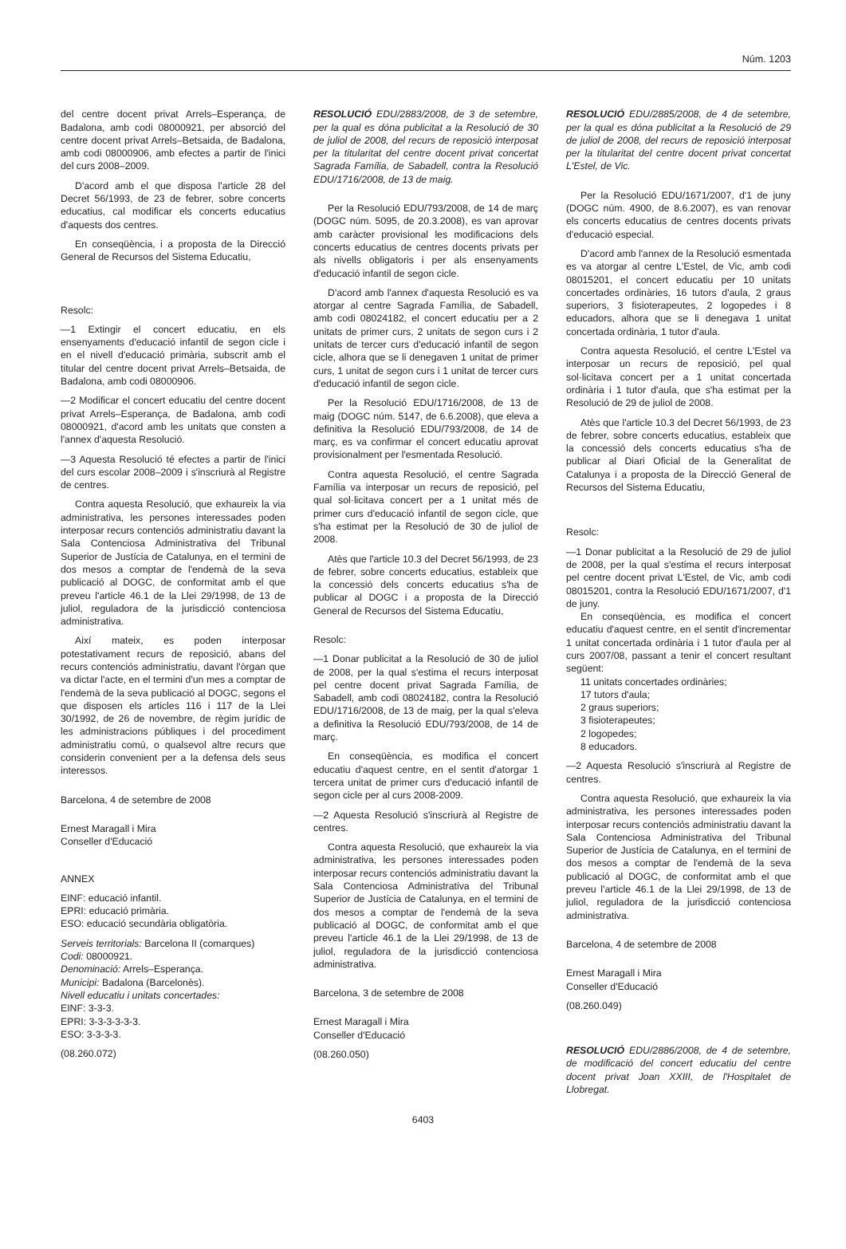Núm. 1203
del centre docent privat Arrels–Esperança, de Badalona, amb codi 08000921, per absorció del centre docent privat Arrels–Betsaida, de Badalona, amb codi 08000906, amb efectes a partir de l'inici del curs 2008–2009.
D'acord amb el que disposa l'article 28 del Decret 56/1993, de 23 de febrer, sobre concerts educatius, cal modificar els concerts educatius d'aquests dos centres.
En conseqüència, i a proposta de la Direcció General de Recursos del Sistema Educatiu,
Resolc:
—1 Extingir el concert educatiu, en els ensenyaments d'educació infantil de segon cicle i en el nivell d'educació primària, subscrit amb el titular del centre docent privat Arrels–Betsaida, de Badalona, amb codi 08000906.
—2 Modificar el concert educatiu del centre docent privat Arrels–Esperança, de Badalona, amb codi 08000921, d'acord amb les unitats que consten a l'annex d'aquesta Resolució.
—3 Aquesta Resolució té efectes a partir de l'inici del curs escolar 2008–2009 i s'inscriurà al Registre de centres.
Contra aquesta Resolució, que exhaureix la via administrativa, les persones interessades poden interposar recurs contenciós administratiu davant la Sala Contenciosa Administrativa del Tribunal Superior de Justícia de Catalunya, en el termini de dos mesos a comptar de l'endemà de la seva publicació al DOGC, de conformitat amb el que preveu l'article 46.1 de la Llei 29/1998, de 13 de juliol, reguladora de la jurisdicció contenciosa administrativa.
Així mateix, es poden interposar potestativament recurs de reposició, abans del recurs contenciós administratiu, davant l'òrgan que va dictar l'acte, en el termini d'un mes a comptar de l'endemà de la seva publicació al DOGC, segons el que disposen els articles 116 i 117 de la Llei 30/1992, de 26 de novembre, de règim jurídic de les administracions públiques i del procediment administratiu comú, o qualsevol altre recurs que considerin convenient per a la defensa dels seus interessos.
Barcelona, 4 de setembre de 2008
Ernest Maragall i Mira
Conseller d'Educació
ANNEX
EINF: educació infantil.
EPRI: educació primària.
ESO: educació secundària obligatòria.
Serveis territorials: Barcelona II (comarques)
Codi: 08000921.
Denominació: Arrels–Esperança.
Municipi: Badalona (Barcelonès).
Nivell educatiu i unitats concertades:
EINF: 3-3-3.
EPRI: 3-3-3-3-3-3.
ESO: 3-3-3-3.
(08.260.072)
RESOLUCIÓ EDU/2883/2008, de 3 de setembre, per la qual es dóna publicitat a la Resolució de 30 de juliol de 2008, del recurs de reposició interposat per la titularitat del centre docent privat concertat Sagrada Família, de Sabadell, contra la Resolució EDU/1716/2008, de 13 de maig.
Per la Resolució EDU/793/2008, de 14 de març (DOGC núm. 5095, de 20.3.2008), es van aprovar amb caràcter provisional les modificacions dels concerts educatius de centres docents privats per als nivells obligatoris i per als ensenyaments d'educació infantil de segon cicle.
D'acord amb l'annex d'aquesta Resolució es va atorgar al centre Sagrada Família, de Sabadell, amb codi 08024182, el concert educatiu per a 2 unitats de primer curs, 2 unitats de segon curs i 2 unitats de tercer curs d'educació infantil de segon cicle, alhora que se li denegaven 1 unitat de primer curs, 1 unitat de segon curs i 1 unitat de tercer curs d'educació infantil de segon cicle.
Per la Resolució EDU/1716/2008, de 13 de maig (DOGC núm. 5147, de 6.6.2008), que eleva a definitiva la Resolució EDU/793/2008, de 14 de març, es va confirmar el concert educatiu aprovat provisionalment per l'esmentada Resolució.
Contra aquesta Resolució, el centre Sagrada Família va interposar un recurs de reposició, pel qual sol·licitava concert per a 1 unitat més de primer curs d'educació infantil de segon cicle, que s'ha estimat per la Resolució de 30 de juliol de 2008.
Atès que l'article 10.3 del Decret 56/1993, de 23 de febrer, sobre concerts educatius, estableix que la concessió dels concerts educatius s'ha de publicar al DOGC i a proposta de la Direcció General de Recursos del Sistema Educatiu,
Resolc:
—1 Donar publicitat a la Resolució de 30 de juliol de 2008, per la qual s'estima el recurs interposat pel centre docent privat Sagrada Família, de Sabadell, amb codi 08024182, contra la Resolució EDU/1716/2008, de 13 de maig, per la qual s'eleva a definitiva la Resolució EDU/793/2008, de 14 de març.
En conseqüència, es modifica el concert educatiu d'aquest centre, en el sentit d'atorgar 1 tercera unitat de primer curs d'educació infantil de segon cicle per al curs 2008-2009.
—2 Aquesta Resolució s'inscriurà al Registre de centres.
Contra aquesta Resolució, que exhaureix la via administrativa, les persones interessades poden interposar recurs contenciós administratiu davant la Sala Contenciosa Administrativa del Tribunal Superior de Justícia de Catalunya, en el termini de dos mesos a comptar de l'endemà de la seva publicació al DOGC, de conformitat amb el que preveu l'article 46.1 de la Llei 29/1998, de 13 de juliol, reguladora de la jurisdicció contenciosa administrativa.
Barcelona, 3 de setembre de 2008
Ernest Maragall i Mira
Conseller d'Educació
(08.260.050)
RESOLUCIÓ EDU/2885/2008, de 4 de setembre, per la qual es dóna publicitat a la Resolució de 29 de juliol de 2008, del recurs de reposició interposat per la titularitat del centre docent privat concertat L'Estel, de Vic.
Per la Resolució EDU/1671/2007, d'1 de juny (DOGC núm. 4900, de 8.6.2007), es van renovar els concerts educatius de centres docents privats d'educació especial.
D'acord amb l'annex de la Resolució esmentada es va atorgar al centre L'Estel, de Vic, amb codi 08015201, el concert educatiu per 10 unitats concertades ordinàries, 16 tutors d'aula, 2 graus superiors, 3 fisioterapeutes, 2 logopedes i 8 educadors, alhora que se li denegava 1 unitat concertada ordinària, 1 tutor d'aula.
Contra aquesta Resolució, el centre L'Estel va interposar un recurs de reposició, pel qual sol·licitava concert per a 1 unitat concertada ordinària i 1 tutor d'aula, que s'ha estimat per la Resolució de 29 de juliol de 2008.
Atès que l'article 10.3 del Decret 56/1993, de 23 de febrer, sobre concerts educatius, estableix que la concessió dels concerts educatius s'ha de publicar al Diari Oficial de la Generalitat de Catalunya i a proposta de la Direcció General de Recursos del Sistema Educatiu,
Resolc:
—1 Donar publicitat a la Resolució de 29 de juliol de 2008, per la qual s'estima el recurs interposat pel centre docent privat L'Estel, de Vic, amb codi 08015201, contra la Resolució EDU/1671/2007, d'1 de juny.
En conseqüència, es modifica el concert educatiu d'aquest centre, en el sentit d'incrementar 1 unitat concertada ordinària i 1 tutor d'aula per al curs 2007/08, passant a tenir el concert resultant següent:
11 unitats concertades ordinàries;
17 tutors d'aula;
2 graus superiors;
3 fisioterapeutes;
2 logopedes;
8 educadors.
—2 Aquesta Resolució s'inscriurà al Registre de centres.
Contra aquesta Resolució, que exhaureix la via administrativa, les persones interessades poden interposar recurs contenciós administratiu davant la Sala Contenciosa Administrativa del Tribunal Superior de Justícia de Catalunya, en el termini de dos mesos a comptar de l'endemà de la seva publicació al DOGC, de conformitat amb el que preveu l'article 46.1 de la Llei 29/1998, de 13 de juliol, reguladora de la jurisdicció contenciosa administrativa.
Barcelona, 4 de setembre de 2008
Ernest Maragall i Mira
Conseller d'Educació
(08.260.049)
RESOLUCIÓ EDU/2886/2008, de 4 de setembre, de modificació del concert educatiu del centre docent privat Joan XXIII, de l'Hospitalet de Llobregat.
6403